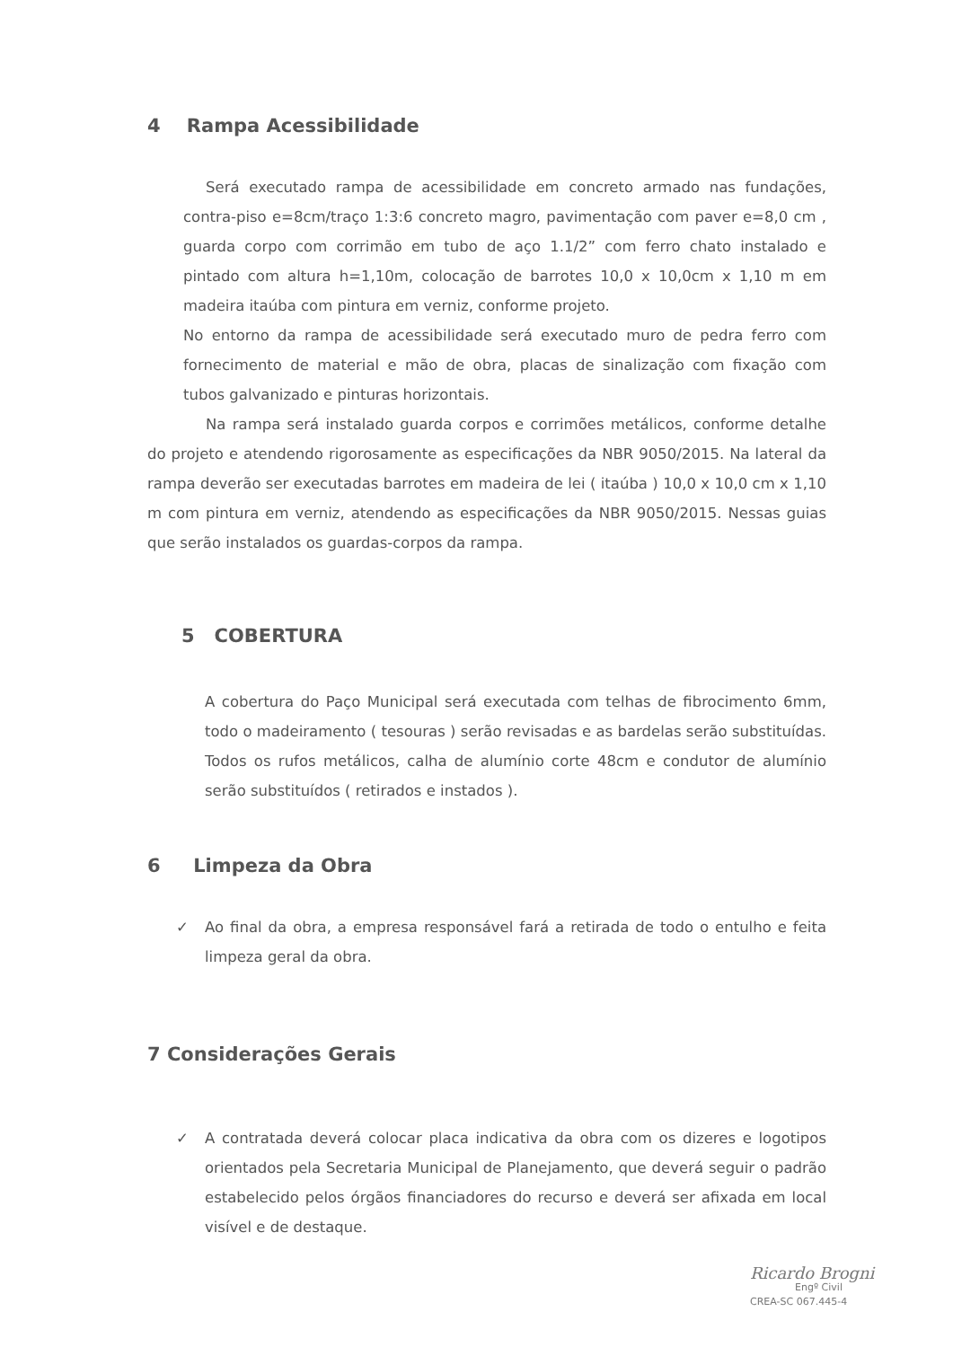4 Rampa Acessibilidade
Será executado rampa de acessibilidade em concreto armado nas fundações, contra-piso e=8cm/traço 1:3:6 concreto magro, pavimentação com paver e=8,0 cm , guarda corpo com corrimão em tubo de aço 1.1/2” com ferro chato instalado e pintado com altura h=1,10m, colocação de barrotes 10,0 x 10,0cm x 1,10 m em madeira itaúba com pintura em verniz, conforme projeto.
No entorno da rampa de acessibilidade será executado muro de pedra ferro com fornecimento de material e mão de obra, placas de sinalização com fixação com tubos galvanizado e pinturas horizontais.
Na rampa será instalado guarda corpos e corrimões metálicos, conforme detalhe do projeto e atendendo rigorosamente as especificações da NBR 9050/2015. Na lateral da rampa deverão ser executadas barrotes em madeira de lei ( itaúba ) 10,0 x 10,0 cm x 1,10 m com pintura em verniz, atendendo as especificações da NBR 9050/2015. Nessas guias que serão instalados os guardas-corpos da rampa.
5 COBERTURA
A cobertura do Paço Municipal será executada com telhas de fibrocimento 6mm, todo o madeiramento ( tesouras ) serão revisadas e as bardelas serão substituídas. Todos os rufos metálicos, calha de alumínio corte 48cm e condutor de alumínio serão substituídos ( retirados e instados ).
6 Limpeza da Obra
✓ Ao final da obra, a empresa responsável fará a retirada de todo o entulho e feita limpeza geral da obra.
7 Considerações Gerais
✓ A contratada deverá colocar placa indicativa da obra com os dizeres e logotipos orientados pela Secretaria Municipal de Planejamento, que deverá seguir o padrão estabelecido pelos órgãos financiadores do recurso e deverá ser afixada em local visível e de destaque.
Ricardo Brogni
Engº Civil
CREA-SC 067.445-4